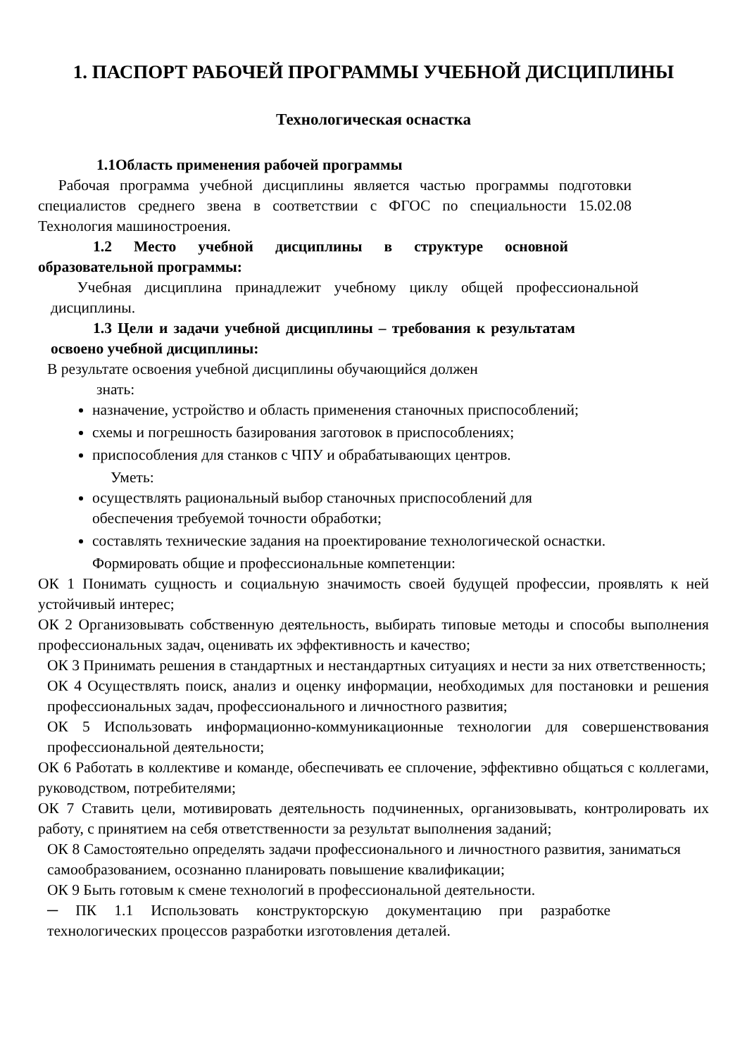1. ПАСПОРТ РАБОЧЕЙ ПРОГРАММЫ УЧЕБНОЙ ДИСЦИПЛИНЫ
Технологическая оснастка
1.1Область применения рабочей программы
Рабочая программа учебной дисциплины является частью программы подготовки специалистов среднего звена в соответствии с ФГОС по специальности 15.02.08 Технология машиностроения.
1.2 Место учебной дисциплины в структуре основной образовательной программы:
Учебная дисциплина принадлежит учебному циклу общей профессиональной дисциплины.
1.3 Цели и задачи учебной дисциплины – требования к результатам освоено учебной дисциплины:
В результате освоения учебной дисциплины обучающийся должен
знать:
назначение, устройство и область применения станочных приспособлений;
схемы и погрешность базирования заготовок в приспособлениях;
приспособления для станков с ЧПУ и обрабатывающих центров.
Уметь:
осуществлять рациональный выбор станочных приспособлений для
обеспечения требуемой точности обработки;
составлять технические задания на проектирование технологической оснастки.
Формировать общие и профессиональные компетенции:
ОК 1 Понимать сущность и социальную значимость своей будущей профессии, проявлять к ней устойчивый интерес;
ОК 2 Организовывать собственную деятельность, выбирать типовые методы и способы выполнения профессиональных задач, оценивать их эффективность и качество;
ОК 3 Принимать решения в стандартных и нестандартных ситуациях и нести за них ответственность;
ОК 4 Осуществлять поиск, анализ и оценку информации, необходимых для постановки и решения профессиональных задач, профессионального и личностного развития;
ОК 5 Использовать информационно-коммуникационные технологии для совершенствования профессиональной деятельности;
ОК 6 Работать в коллективе и команде, обеспечивать ее сплочение, эффективно общаться с коллегами, руководством, потребителями;
ОК 7 Ставить цели, мотивировать деятельность подчиненных, организовывать, контролировать их работу, с принятием на себя ответственности за результат выполнения заданий;
ОК 8 Самостоятельно определять задачи профессионального и личностного развития, заниматься самообразованием, осознанно планировать повышение квалификации;
ОК 9 Быть готовым к смене технологий в профессиональной деятельности.
─ ПК 1.1 Использовать конструкторскую документацию при разработке технологических процессов разработки изготовления деталей.